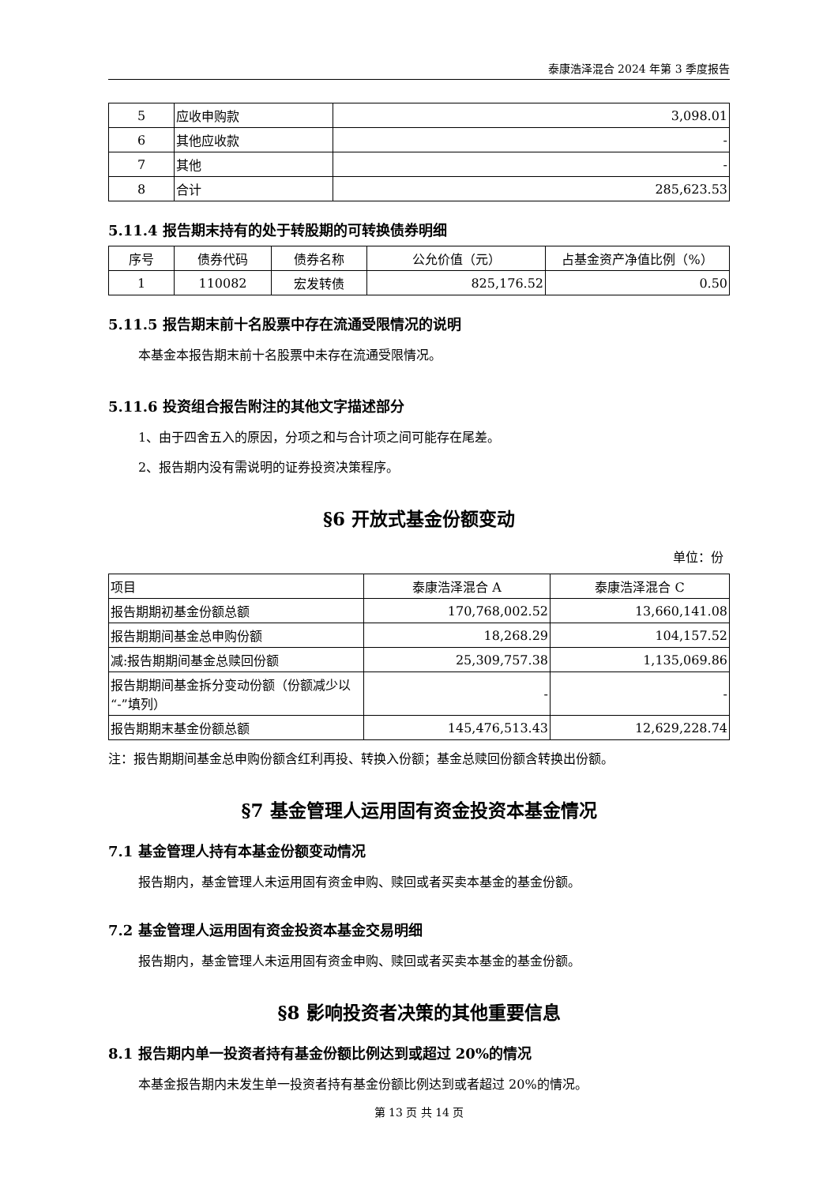泰康浩泽混合 2024 年第 3 季度报告
| 5 | 应收申购款 | 3,098.01 |
| 6 | 其他应收款 | - |
| 7 | 其他 | - |
| 8 | 合计 | 285,623.53 |
5.11.4 报告期末持有的处于转股期的可转换债券明细
| 序号 | 债券代码 | 债券名称 | 公允价值（元） | 占基金资产净值比例（%） |
| --- | --- | --- | --- | --- |
| 1 | 110082 | 宏发转债 | 825,176.52 | 0.50 |
5.11.5 报告期末前十名股票中存在流通受限情况的说明
本基金本报告期末前十名股票中未存在流通受限情况。
5.11.6 投资组合报告附注的其他文字描述部分
1、由于四舍五入的原因，分项之和与合计项之间可能存在尾差。
2、报告期内没有需说明的证券投资决策程序。
§6 开放式基金份额变动
单位：份
| 项目 | 泰康浩泽混合 A | 泰康浩泽混合 C |
| 报告期期初基金份额总额 | 170,768,002.52 | 13,660,141.08 |
| 报告期期间基金总申购份额 | 18,268.29 | 104,157.52 |
| 减:报告期期间基金总赎回份额 | 25,309,757.38 | 1,135,069.86 |
| 报告期期间基金拆分变动份额（份额减少以“-”填列） | - | - |
| 报告期期末基金份额总额 | 145,476,513.43 | 12,629,228.74 |
注：报告期期间基金总申购份额含红利再投、转换入份额；基金总赎回份额含转换出份额。
§7 基金管理人运用固有资金投资本基金情况
7.1 基金管理人持有本基金份额变动情况
报告期内，基金管理人未运用固有资金申购、赎回或者买卖本基金的基金份额。
7.2 基金管理人运用固有资金投资本基金交易明细
报告期内，基金管理人未运用固有资金申购、赎回或者买卖本基金的基金份额。
§8 影响投资者决策的其他重要信息
8.1 报告期内单一投资者持有基金份额比例达到或超过 20%的情况
本基金报告期内未发生单一投资者持有基金份额比例达到或者超过 20%的情况。
第 13 页 共 14 页